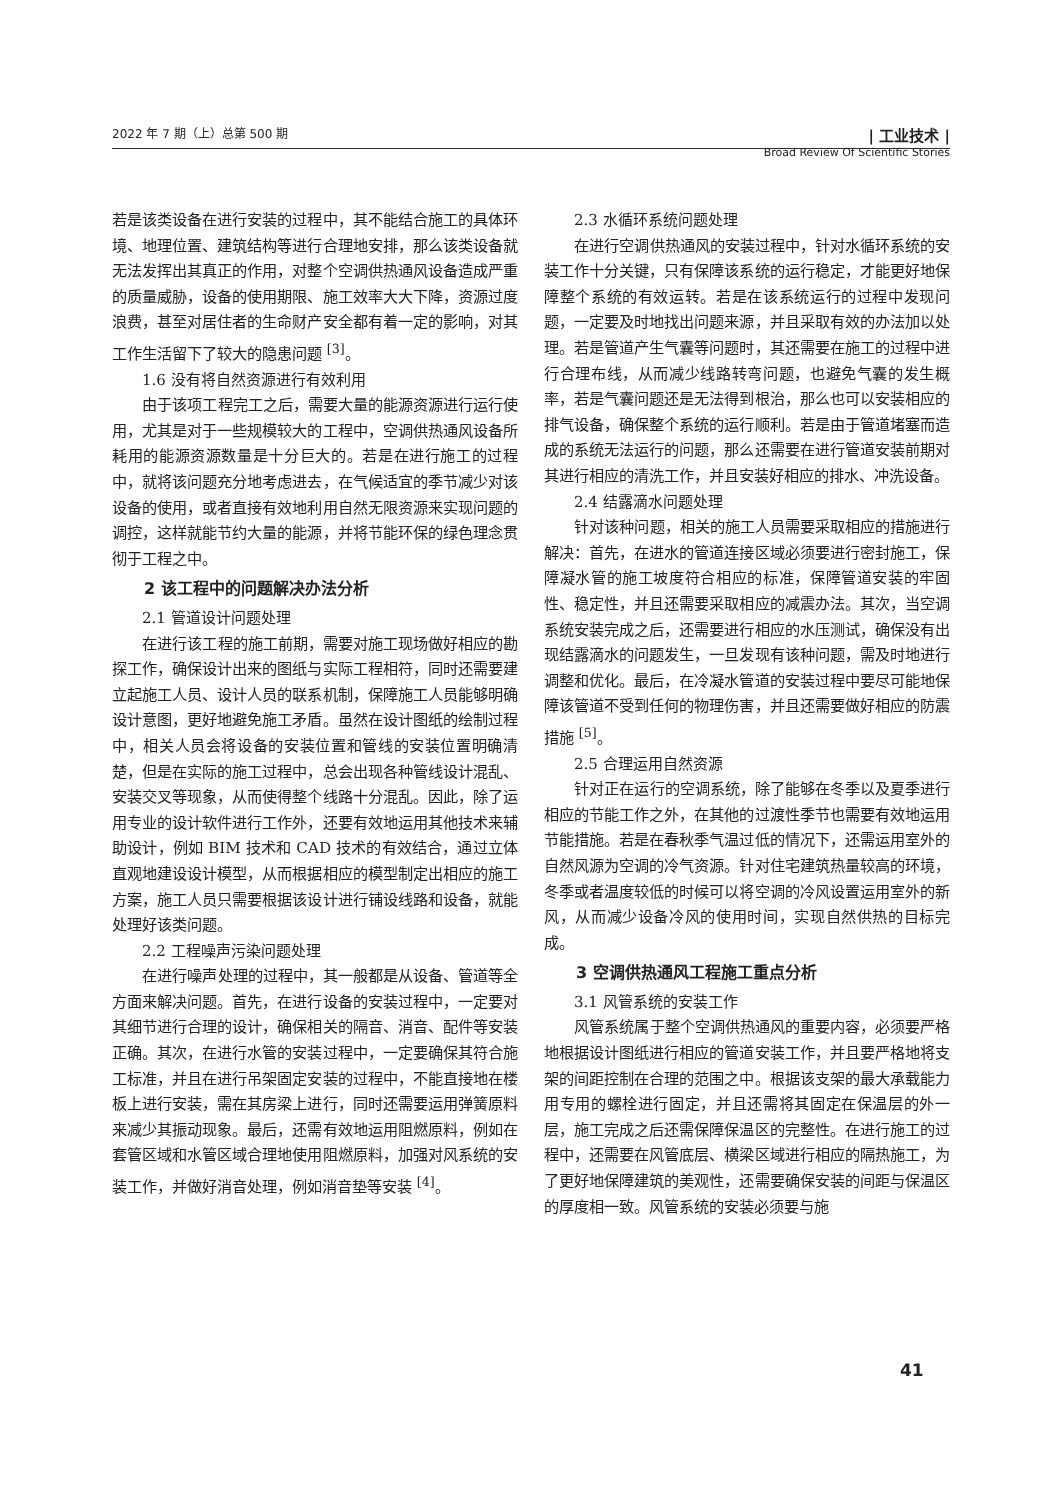2022 年 7 期（上）总第 500 期 | 工业技术 |
Broad Review Of Scientific Stories
若是该类设备在进行安装的过程中，其不能结合施工的具体环境、地理位置、建筑结构等进行合理地安排，那么该类设备就无法发挥出其真正的作用，对整个空调供热通风设备造成严重的质量威胁，设备的使用期限、施工效率大大下降，资源过度浪费，甚至对居住者的生命财产安全都有着一定的影响，对其工作生活留下了较大的隐患问题 <sup>[3]</sup>。
1.6 没有将自然资源进行有效利用
由于该项工程完工之后，需要大量的能源资源进行运行使用，尤其是对于一些规模较大的工程中，空调供热通风设备所耗用的能源资源数量是十分巨大的。若是在进行施工的过程中，就将该问题充分地考虑进去，在气候适宜的季节减少对该设备的使用，或者直接有效地利用自然无限资源来实现问题的调控，这样就能节约大量的能源，并将节能环保的绿色理念贯彻于工程之中。
2 该工程中的问题解决办法分析
2.1 管道设计问题处理
在进行该工程的施工前期，需要对施工现场做好相应的勘探工作，确保设计出来的图纸与实际工程相符，同时还需要建立起施工人员、设计人员的联系机制，保障施工人员能够明确设计意图，更好地避免施工矛盾。虽然在设计图纸的绘制过程中，相关人员会将设备的安装位置和管线的安装位置明确清楚，但是在实际的施工过程中，总会出现各种管线设计混乱、安装交叉等现象，从而使得整个线路十分混乱。因此，除了运用专业的设计软件进行工作外，还要有效地运用其他技术来辅助设计，例如 BIM 技术和 CAD 技术的有效结合，通过立体直观地建设设计模型，从而根据相应的模型制定出相应的施工方案，施工人员只需要根据该设计进行铺设线路和设备，就能处理好该类问题。
2.2 工程噪声污染问题处理
在进行噪声处理的过程中，其一般都是从设备、管道等全方面来解决问题。首先，在进行设备的安装过程中，一定要对其细节进行合理的设计，确保相关的隔音、消音、配件等安装正确。其次，在进行水管的安装过程中，一定要确保其符合施工标准，并且在进行吊架固定安装的过程中，不能直接地在楼板上进行安装，需在其房梁上进行，同时还需要运用弹簧原料来减少其振动现象。最后，还需有效地运用阻燃原料，例如在套管区域和水管区域合理地使用阻燃原料，加强对风系统的安装工作，并做好消音处理，例如消音垫等安装 <sup>[4]</sup>。
2.3 水循环系统问题处理
在进行空调供热通风的安装过程中，针对水循环系统的安装工作十分关键，只有保障该系统的运行稳定，才能更好地保障整个系统的有效运转。若是在该系统运行的过程中发现问题，一定要及时地找出问题来源，并且采取有效的办法加以处理。若是管道产生气囊等问题时，其还需要在施工的过程中进行合理布线，从而减少线路转弯问题，也避免气囊的发生概率，若是气囊问题还是无法得到根治，那么也可以安装相应的排气设备，确保整个系统的运行顺利。若是由于管道堵塞而造成的系统无法运行的问题，那么还需要在进行管道安装前期对其进行相应的清洗工作，并且安装好相应的排水、冲洗设备。
2.4 结露滴水问题处理
针对该种问题，相关的施工人员需要采取相应的措施进行解决：首先，在进水的管道连接区域必须要进行密封施工，保障凝水管的施工坡度符合相应的标准，保障管道安装的牢固性、稳定性，并且还需要采取相应的减震办法。其次，当空调系统安装完成之后，还需要进行相应的水压测试，确保没有出现结露滴水的问题发生，一旦发现有该种问题，需及时地进行调整和优化。最后，在冷凝水管道的安装过程中要尽可能地保障该管道不受到任何的物理伤害，并且还需要做好相应的防震措施 <sup>[5]</sup>。
2.5 合理运用自然资源
针对正在运行的空调系统，除了能够在冬季以及夏季进行相应的节能工作之外，在其他的过渡性季节也需要有效地运用节能措施。若是在春秋季气温过低的情况下，还需运用室外的自然风源为空调的冷气资源。针对住宅建筑热量较高的环境，冬季或者温度较低的时候可以将空调的冷风设置运用室外的新风，从而减少设备冷风的使用时间，实现自然供热的目标完成。
3 空调供热通风工程施工重点分析
3.1 风管系统的安装工作
风管系统属于整个空调供热通风的重要内容，必须要严格地根据设计图纸进行相应的管道安装工作，并且要严格地将支架的间距控制在合理的范围之中。根据该支架的最大承载能力用专用的螺栓进行固定，并且还需将其固定在保温层的外一层，施工完成之后还需保障保温区的完整性。在进行施工的过程中，还需要在风管底层、横梁区域进行相应的隔热施工，为了更好地保障建筑的美观性，还需要确保安装的间距与保温区的厚度相一致。风管系统的安装必须要与施
41